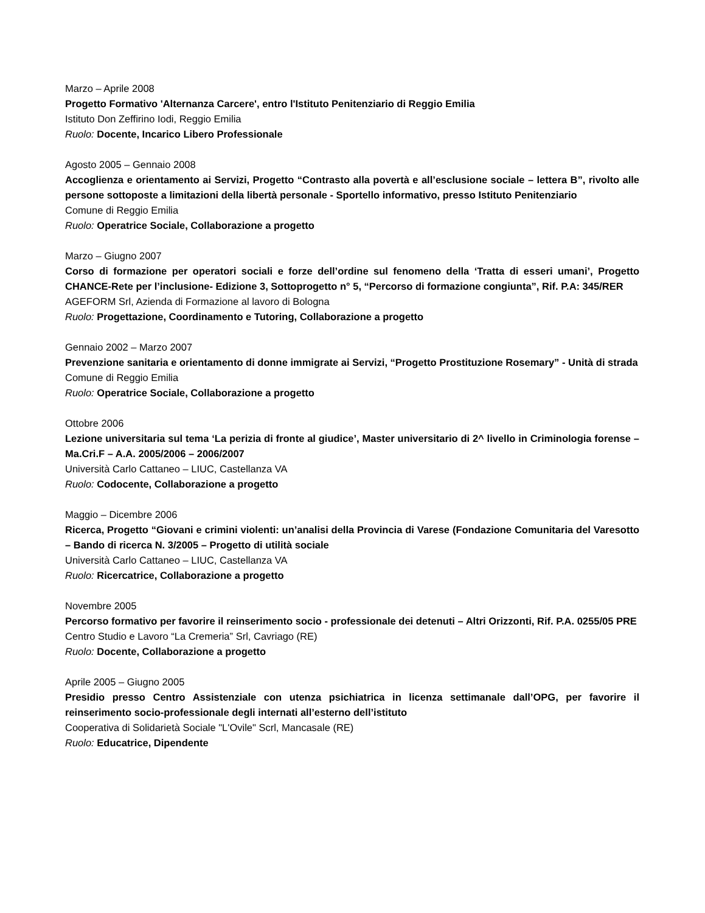Marzo – Aprile 2008
Progetto Formativo 'Alternanza Carcere', entro l'Istituto Penitenziario di Reggio Emilia
Istituto Don Zeffirino Iodi, Reggio Emilia
Ruolo: Docente, Incarico Libero Professionale
Agosto 2005 – Gennaio 2008
Accoglienza e orientamento ai Servizi, Progetto “Contrasto alla povertà e all’esclusione sociale – lettera B”, rivolto alle persone sottoposte a limitazioni della libertà personale - Sportello informativo, presso Istituto Penitenziario
Comune di Reggio Emilia
Ruolo: Operatrice Sociale, Collaborazione a progetto
Marzo – Giugno 2007
Corso di formazione per operatori sociali e forze dell’ordine sul fenomeno della ‘Tratta di esseri umani’, Progetto CHANCE-Rete per l’inclusione- Edizione 3, Sottoprogetto n° 5, “Percorso di formazione congiunta”, Rif. P.A: 345/RER
AGEFORM Srl, Azienda di Formazione al lavoro di Bologna
Ruolo: Progettazione, Coordinamento e Tutoring, Collaborazione a progetto
Gennaio 2002 – Marzo 2007
Prevenzione sanitaria e orientamento di donne immigrate ai Servizi, “Progetto Prostituzione Rosemary” - Unità di strada
Comune di Reggio Emilia
Ruolo: Operatrice Sociale, Collaborazione a progetto
Ottobre 2006
Lezione universitaria sul tema ‘La perizia di fronte al giudice’, Master universitario di 2^ livello in Criminologia forense – Ma.Cri.F – A.A. 2005/2006 – 2006/2007
Università Carlo Cattaneo – LIUC, Castellanza VA
Ruolo: Codocente, Collaborazione a progetto
Maggio – Dicembre 2006
Ricerca, Progetto “Giovani e crimini violenti: un’analisi della Provincia di Varese (Fondazione Comunitaria del Varesotto – Bando di ricerca N. 3/2005 – Progetto di utilità sociale
Università Carlo Cattaneo – LIUC, Castellanza VA
Ruolo: Ricercatrice, Collaborazione a progetto
Novembre 2005
Percorso formativo per favorire il reinserimento socio - professionale dei detenuti – Altri Orizzonti, Rif. P.A. 0255/05 PRE
Centro Studio e Lavoro “La Cremeria” Srl, Cavriago (RE)
Ruolo: Docente, Collaborazione a progetto
Aprile 2005 – Giugno 2005
Presidio presso Centro Assistenziale con utenza psichiatrica in licenza settimanale dall’OPG, per favorire il reinserimento socio-professionale degli internati all’esterno dell’istituto
Cooperativa di Solidarietà Sociale "L'Ovile" Scrl, Mancasale (RE)
Ruolo: Educatrice, Dipendente